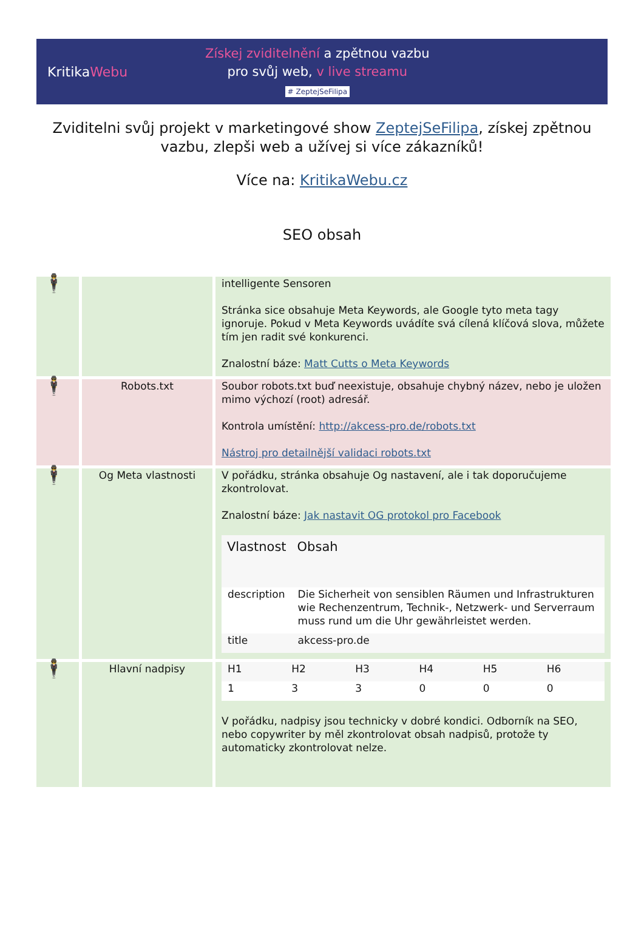KritikaWebu
Získej zviditelnění a zpětnou vazbu
pro svůj web, v live streamu
# ZeptejSeFilipa
Zviditelni svůj projekt v marketingové show ZeptejSeFilipa, získej zpětnou vazbu, zlepši web a užívej si více zákazníků!
Více na: KritikaWebu.cz
SEO obsah
| 🕴 | | intelligente Sensoren Stránka sice obsahuje Meta Keywords, ale Google tyto meta tagy ignoruje. Pokud v Meta Keywords uvádíte svá cílená klíčová slova, můžete tím jen radit své konkurenci. Znalostní báze: Matt Cutts o Meta Keywords |
| 🕴 | Robots.txt | Soubor robots.txt buď neexistuje, obsahuje chybný název, nebo je uložen mimo výchozí (root) adresář. Kontrola umístění: http://akcess-pro.de/robots.txt Nástroj pro detailnější validaci robots.txt |
| 🕴 | Og Meta vlastnosti | V pořádku, stránka obsahuje Og nastavení, ale i tak doporučujeme zkontrolovat. Znalostní báze: Jak nastavit OG protokol pro Facebook / Vlastnost / Obsah / / --- / --- / / description / Die Sicherheit von sensiblen Räumen und Infrastrukturen wie Rechenzentrum, Technik-, Netzwerk- und Serverraum muss rund um die Uhr gewährleistet werden. / / title / akcess-pro.de / |
| 🕴 | Hlavní nadpisy | / H1 / H2 / H3 / H4 / H5 / H6 / / 1 / 3 / 3 / 0 / 0 / 0 / V pořádku, nadpisy jsou technicky v dobré kondici. Odborník na SEO, nebo copywriter by měl zkontrolovat obsah nadpisů, protože ty automaticky zkontrolovat nelze. |